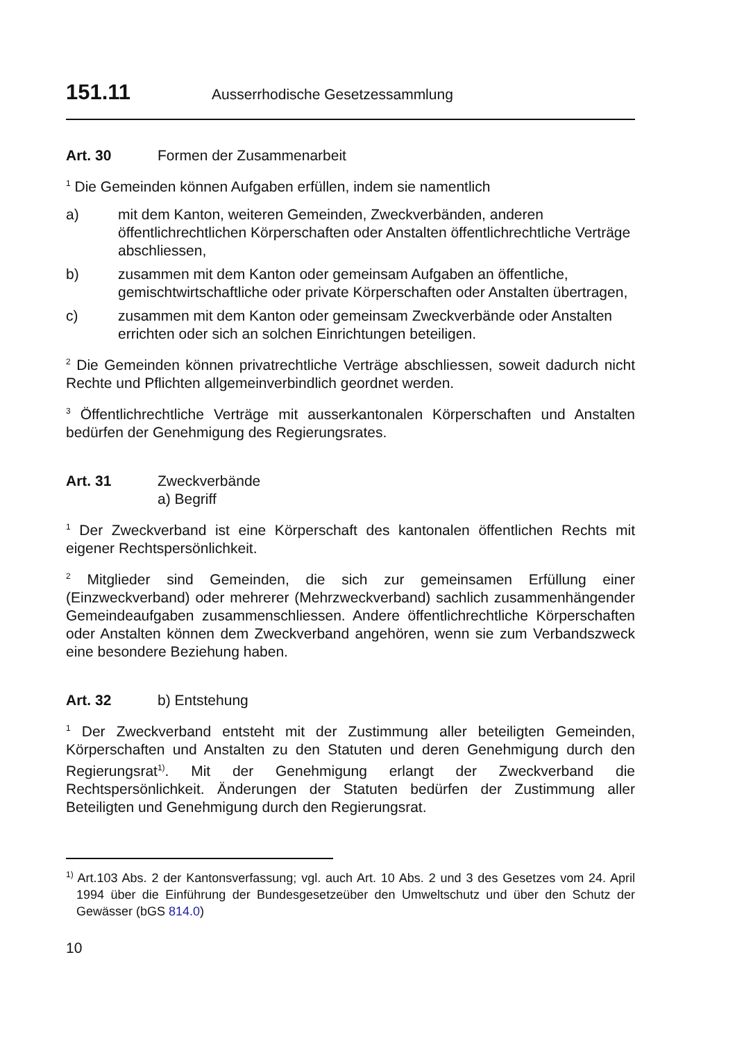151.11 Ausserrhodische Gesetzessammlung
Art. 30 Formen der Zusammenarbeit
<sup>1</sup> Die Gemeinden können Aufgaben erfüllen, indem sie namentlich
a) mit dem Kanton, weiteren Gemeinden, Zweckverbänden, anderen öffentlichrechtlichen Körperschaften oder Anstalten öffentlichrechtliche Verträge abschliessen,
b) zusammen mit dem Kanton oder gemeinsam Aufgaben an öffentliche, gemischtwirtschaftliche oder private Körperschaften oder Anstalten übertragen,
c) zusammen mit dem Kanton oder gemeinsam Zweckverbände oder Anstalten errichten oder sich an solchen Einrichtungen beteiligen.
<sup>2</sup> Die Gemeinden können privatrechtliche Verträge abschliessen, soweit dadurch nicht Rechte und Pflichten allgemeinverbindlich geordnet werden.
<sup>3</sup> Öffentlichrechtliche Verträge mit ausserkantonalen Körperschaften und Anstalten bedürfen der Genehmigung des Regierungsrates.
Art. 31 Zweckverbände
a) Begriff
<sup>1</sup> Der Zweckverband ist eine Körperschaft des kantonalen öffentlichen Rechts mit eigener Rechtspersönlichkeit.
<sup>2</sup> Mitglieder sind Gemeinden, die sich zur gemeinsamen Erfüllung einer (Einzweckverband) oder mehrerer (Mehrzweckverband) sachlich zusammenhängender Gemeindeaufgaben zusammenschliessen. Andere öffentlichrechtliche Körperschaften oder Anstalten können dem Zweckverband angehören, wenn sie zum Verbandszweck eine besondere Beziehung haben.
Art. 32 b) Entstehung
<sup>1</sup> Der Zweckverband entsteht mit der Zustimmung aller beteiligten Gemeinden, Körperschaften und Anstalten zu den Statuten und deren Genehmigung durch den Regierungsrat<sup>1)</sup>. Mit der Genehmigung erlangt der Zweckverband die Rechtspersönlichkeit. Änderungen der Statuten bedürfen der Zustimmung aller Beteiligten und Genehmigung durch den Regierungsrat.
<sup>1)</sup> Art.103 Abs. 2 der Kantonsverfassung; vgl. auch Art. 10 Abs. 2 und 3 des Gesetzes vom 24. April 1994 über die Einführung der Bundesgesetzeüber den Umweltschutz und über den Schutz der Gewässer (bGS 814.0)
10